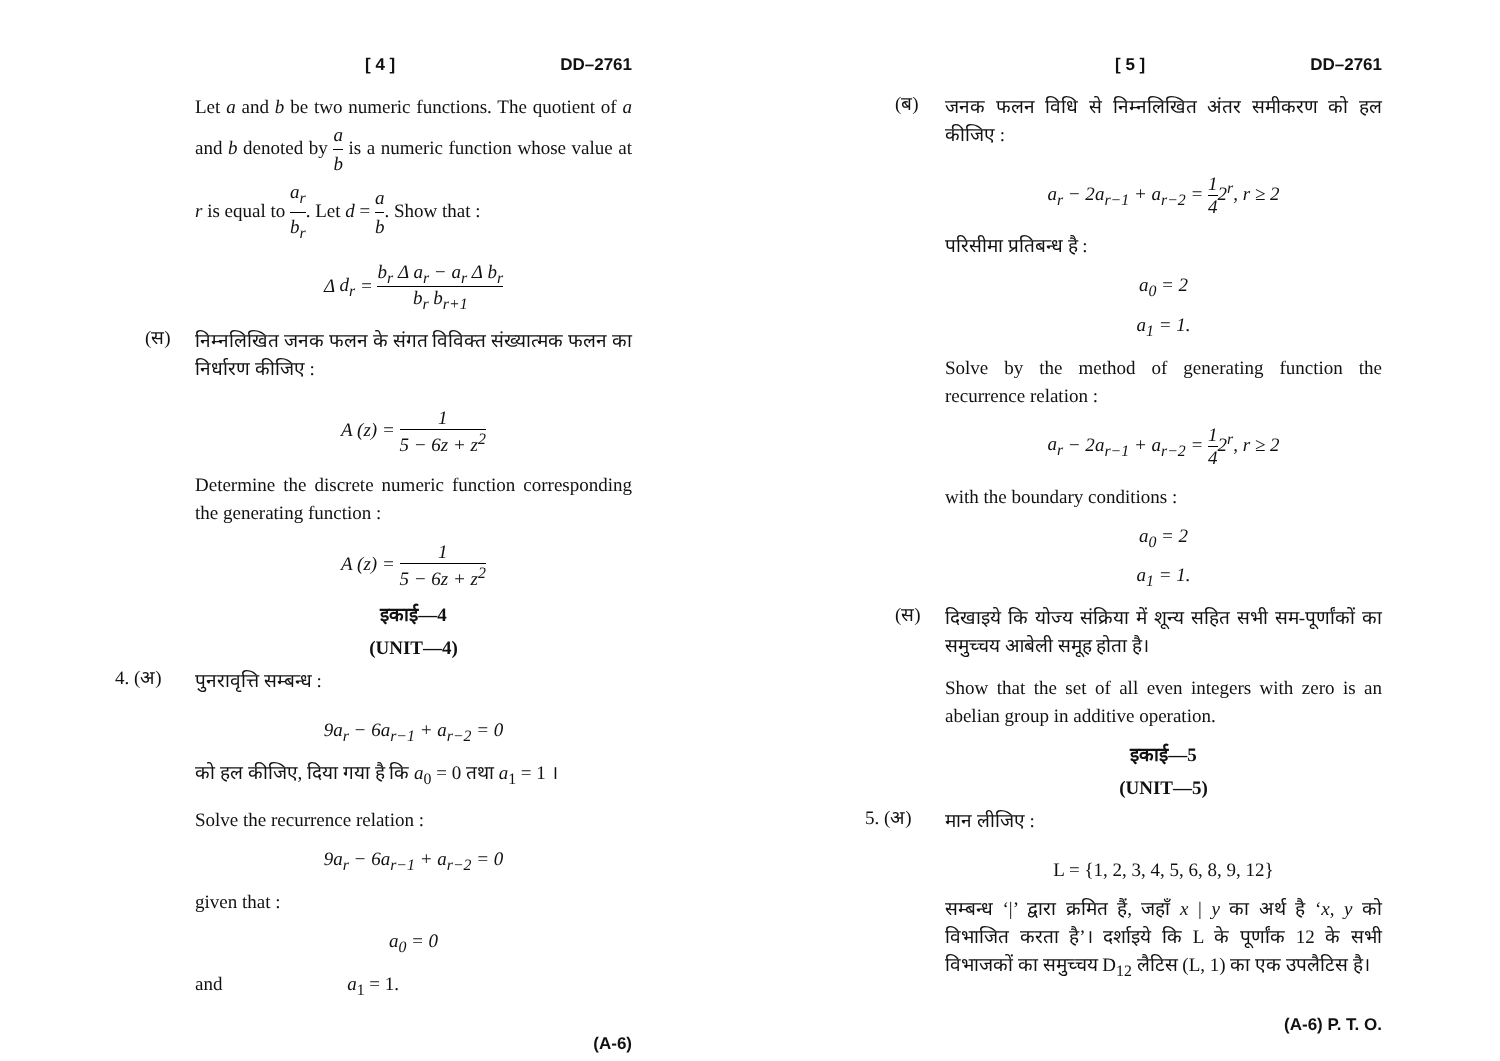[ 4 ] DD–2761
Let a and b be two numeric functions. The quotient of a and b denoted by a b is a numeric function whose value at r is equal to a<sub>r</sub> b<sub>r</sub>. Let d = a b. Show that :
Δ d<sub>r</sub> = b<sub>r</sub> Δ a<sub>r</sub> − a<sub>r</sub> Δ b<sub>r</sub> b<sub>r</sub> b<sub>r+1</sub>
(स)
निम्नलिखित जनक फलन के संगत विविक्त संख्यात्मक फलन का निर्धारण कीजिए :
A (z) = 1 5 − 6z + z<sup>2</sup>
Determine the discrete numeric function corresponding the generating function :
A (z) = 1 5 − 6z + z<sup>2</sup>
इकाई—4
(UNIT—4)
4. (अ)
पुनरावृत्ति सम्बन्ध :
9a<sub>r</sub> − 6a<sub>r−1</sub> + a<sub>r−2</sub> = 0
को हल कीजिए, दिया गया है कि a<sub>0</sub> = 0 तथा a<sub>1</sub> = 1 ।
Solve the recurrence relation :
9a<sub>r</sub> − 6a<sub>r−1</sub> + a<sub>r−2</sub> = 0
given that :
a<sub>0</sub> = 0
and a<sub>1</sub> = 1.
(A-6)
[ 5 ] DD–2761
(ब)
जनक फलन विधि से निम्नलिखित अंतर समीकरण को हल कीजिए :
a<sub>r</sub> − 2a<sub>r−1</sub> + a<sub>r−2</sub> = 1 42<sup>r</sup>, r ≥ 2
परिसीमा प्रतिबन्ध है :
a<sub>0</sub> = 2
a<sub>1</sub> = 1.
Solve by the method of generating function the recurrence relation :
a<sub>r</sub> − 2a<sub>r−1</sub> + a<sub>r−2</sub> = 1 42<sup>r</sup>, r ≥ 2
with the boundary conditions :
a<sub>0</sub> = 2
a<sub>1</sub> = 1.
(स)
दिखाइये कि योज्य संक्रिया में शून्य सहित सभी सम-पूर्णांकों का समुच्चय आबेली समूह होता है।
Show that the set of all even integers with zero is an abelian group in additive operation.
इकाई—5
(UNIT—5)
5. (अ)
मान लीजिए :
L = {1, 2, 3, 4, 5, 6, 8, 9, 12}
सम्बन्ध ‘|’ द्वारा क्रमित हैं, जहाँ x | y का अर्थ है ‘x, y को विभाजित करता है’। दर्शाइये कि L के पूर्णांक 12 के सभी विभाजकों का समुच्चय D<sub>12</sub> लैटिस (L, 1) का एक उपलैटिस है।
(A-6) P. T. O.